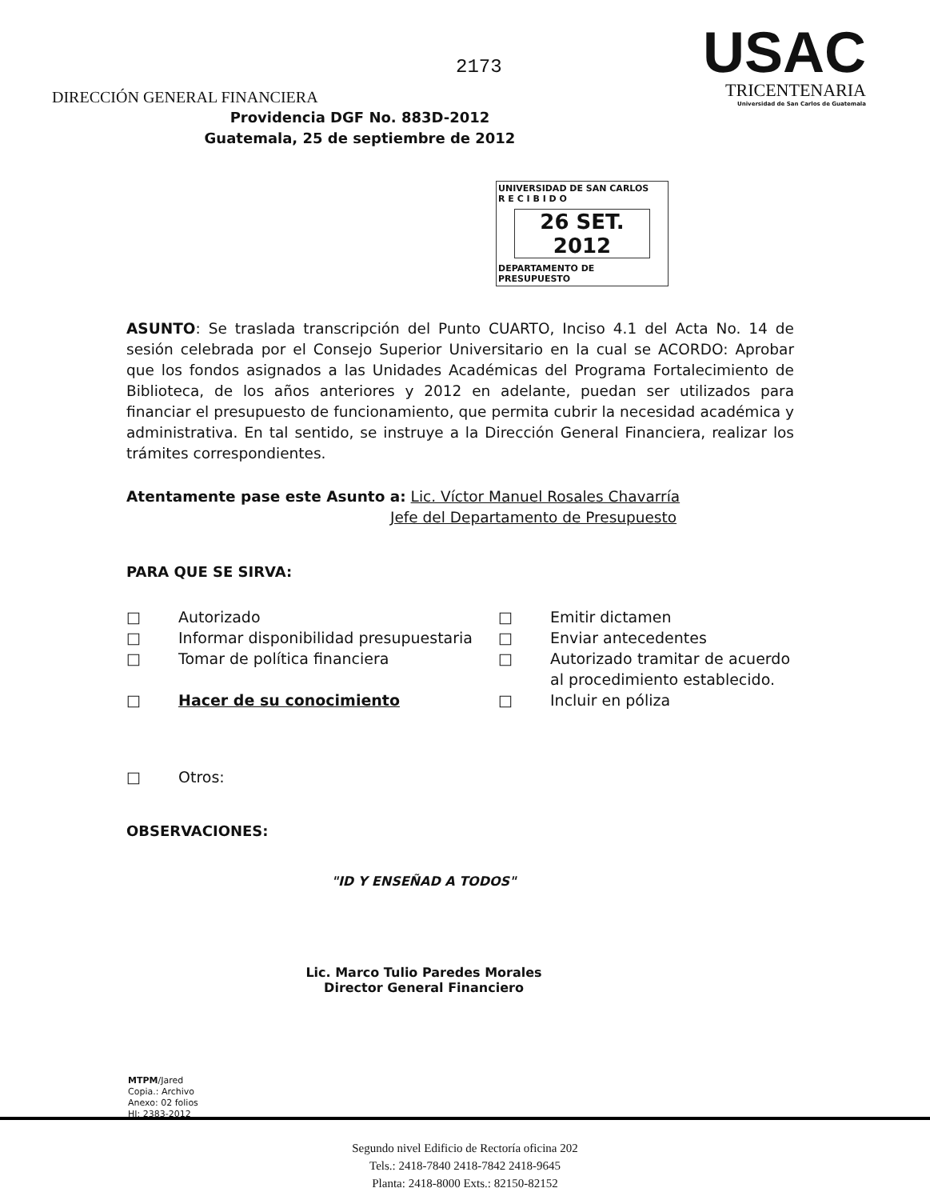2173
DIRECCIÓN GENERAL FINANCIERA
USAC
TRICENTENARIA
Universidad de San Carlos de Guatemala
Providencia DGF No. 883D-2012
Guatemala, 25 de septiembre de 2012
UNIVERSIDAD DE SAN CARLOS
R E C I B I D O
26 SET. 2012
DEPARTAMENTO DE PRESUPUESTO
ASUNTO: Se traslada transcripción del Punto CUARTO, Inciso 4.1 del Acta No. 14 de sesión celebrada por el Consejo Superior Universitario en la cual se ACORDO: Aprobar que los fondos asignados a las Unidades Académicas del Programa Fortalecimiento de Biblioteca, de los años anteriores y 2012 en adelante, puedan ser utilizados para financiar el presupuesto de funcionamiento, que permita cubrir la necesidad académica y administrativa. En tal sentido, se instruye a la Dirección General Financiera, realizar los trámites correspondientes.
Atentamente pase este Asunto a: Lic. Víctor Manuel Rosales Chavarría
Jefe del Departamento de Presupuesto
PARA QUE SE SIRVA:
□ Autorizado □ Emitir dictamen □ Informar disponibilidad presupuestaria □ Enviar antecedentes □ Tomar de política financiera □ Autorizado tramitar de acuerdo al procedimiento establecido. □ Hacer de su conocimiento □ Incluir en póliza □ Otros:
OBSERVACIONES:
"ID Y ENSEÑAD A TODOS"
Lic. Marco Tulio Paredes Morales
Director General Financiero
MTPM/Jared
Copia.: Archivo
Anexo: 02 folios
HI: 2383-2012
Segundo nivel Edificio de Rectoría oficina 202
Tels.: 2418-7840 2418-7842 2418-9645
Planta: 2418-8000 Exts.: 82150-82152